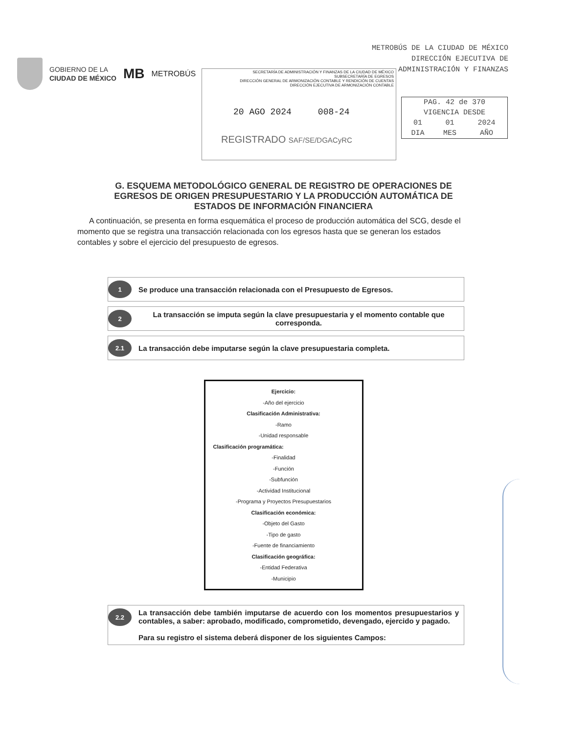METROBÚS DE LA CIUDAD DE MÉXICO
DIRECCIÓN EJECUTIVA DE
ADMINISTRACIÓN Y FINANZAS
GOBIERNO DE LA
CIUDAD DE MÉXICO
MB METROBÚS
SECRETARÍA DE ADMINISTRACIÓN Y FINANZAS DE LA CIUDAD DE MÉXICO
SUBSECRETARÍA DE EGRESOS
DIRECCIÓN GENERAL DE ARMONIZACIÓN CONTABLE Y RENDICIÓN DE CUENTAS
DIRECCIÓN EJECUTIVA DE ARMONIZACIÓN CONTABLE
20 AGO 2024 008-24
REGISTRADO SAF/SE/DGACyRC
| PAG. 42 de 370 | | |
| VIGENCIA DESDE | | |
| 01 | 01 | 2024 |
| DIA | MES | AÑO |
G. ESQUEMA METODOLÓGICO GENERAL DE REGISTRO DE OPERACIONES DE EGRESOS DE ORIGEN PRESUPUESTARIO Y LA PRODUCCIÓN AUTOMÁTICA DE ESTADOS DE INFORMACIÓN FINANCIERA
A continuación, se presenta en forma esquemática el proceso de producción automática del SCG, desde el momento que se registra una transacción relacionada con los egresos hasta que se generan los estados contables y sobre el ejercicio del presupuesto de egresos.
1 Se produce una transacción relacionada con el Presupuesto de Egresos.
2 La transacción se imputa según la clave presupuestaria y el momento contable que corresponda.
2.1 La transacción debe imputarse según la clave presupuestaria completa.
Ejercicio:
-Año del ejercicio
Clasificación Administrativa:
-Ramo
-Unidad responsable
Clasificación programática:
-Finalidad
-Función
-Subfunción
-Actividad Institucional
-Programa y Proyectos Presupuestarios
Clasificación económica:
-Objeto del Gasto
-Tipo de gasto
-Fuente de financiamiento
Clasificación geográfica:
-Entidad Federativa
-Municipio
2.2 La transacción debe también imputarse de acuerdo con los momentos presupuestarios y contables, a saber: aprobado, modificado, comprometido, devengado, ejercido y pagado.
Para su registro el sistema deberá disponer de los siguientes Campos: